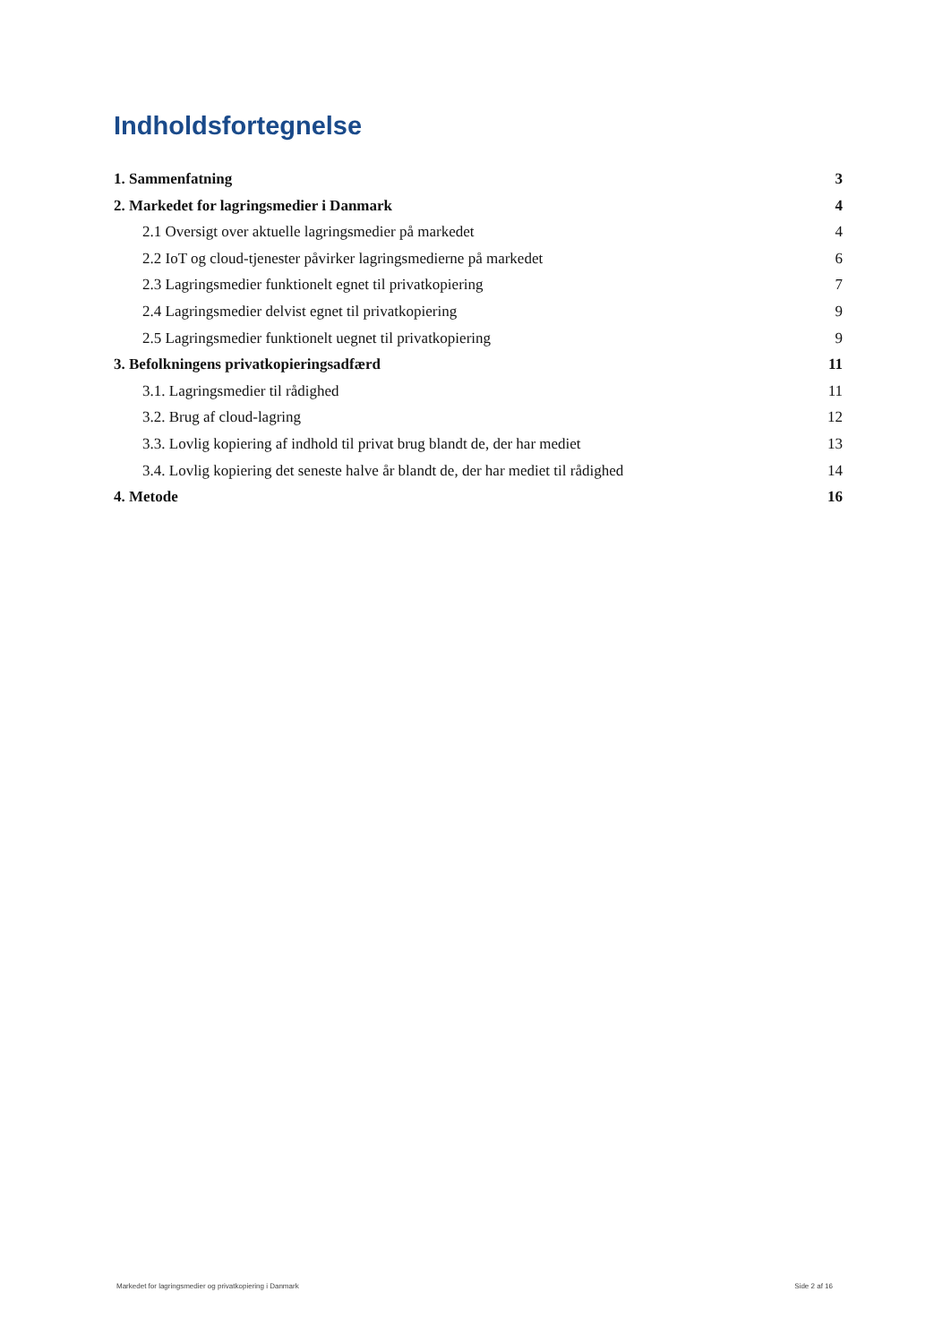Indholdsfortegnelse
1. Sammenfatning 3
2. Markedet for lagringsmedier i Danmark 4
2.1 Oversigt over aktuelle lagringsmedier på markedet 4
2.2 IoT og cloud-tjenester påvirker lagringsmedierne på markedet 6
2.3 Lagringsmedier funktionelt egnet til privatkopiering 7
2.4 Lagringsmedier delvist egnet til privatkopiering 9
2.5 Lagringsmedier funktionelt uegnet til privatkopiering 9
3. Befolkningens privatkopieringsadfærd 11
3.1. Lagringsmedier til rådighed 11
3.2. Brug af cloud-lagring 12
3.3. Lovlig kopiering af indhold til privat brug blandt de, der har mediet 13
3.4. Lovlig kopiering det seneste halve år blandt de, der har mediet til rådighed 14
4. Metode 16
Markedet for lagringsmedier og privatkopiering i Danmark Side 2 af 16